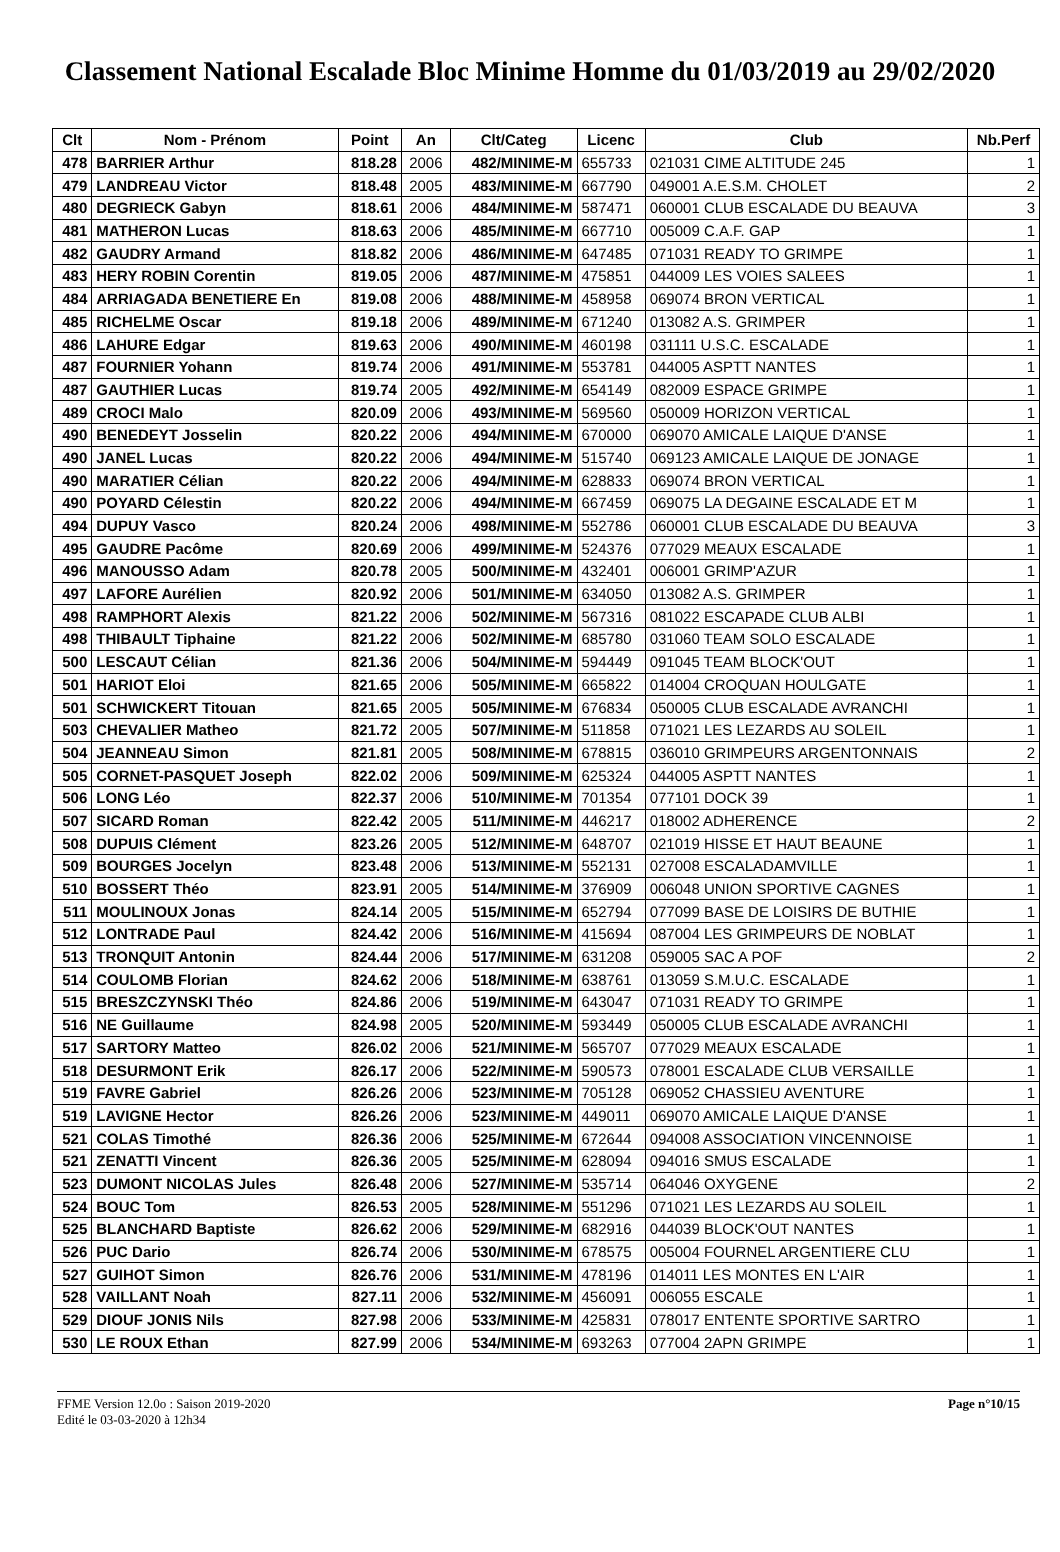Classement National Escalade Bloc Minime Homme du 01/03/2019 au 29/02/2020
| Clt | Nom - Prénom | Point | An | Clt/Categ | Licenc | Club | Nb.Perf |
| --- | --- | --- | --- | --- | --- | --- | --- |
| 478 | BARRIER Arthur | 818.28 | 2006 | 482/MINIME-M | 655733 | 021031 CIME ALTITUDE 245 | 1 |
| 479 | LANDREAU Victor | 818.48 | 2005 | 483/MINIME-M | 667790 | 049001 A.E.S.M. CHOLET | 2 |
| 480 | DEGRIECK Gabyn | 818.61 | 2006 | 484/MINIME-M | 587471 | 060001 CLUB ESCALADE DU BEAUVA | 3 |
| 481 | MATHERON Lucas | 818.63 | 2006 | 485/MINIME-M | 667710 | 005009 C.A.F. GAP | 1 |
| 482 | GAUDRY Armand | 818.82 | 2006 | 486/MINIME-M | 647485 | 071031 READY TO GRIMPE | 1 |
| 483 | HERY ROBIN Corentin | 819.05 | 2006 | 487/MINIME-M | 475851 | 044009 LES VOIES SALEES | 1 |
| 484 | ARRIAGADA BENETIERE En | 819.08 | 2006 | 488/MINIME-M | 458958 | 069074 BRON VERTICAL | 1 |
| 485 | RICHELME Oscar | 819.18 | 2006 | 489/MINIME-M | 671240 | 013082 A.S. GRIMPER | 1 |
| 486 | LAHURE Edgar | 819.63 | 2006 | 490/MINIME-M | 460198 | 031111 U.S.C. ESCALADE | 1 |
| 487 | FOURNIER Yohann | 819.74 | 2006 | 491/MINIME-M | 553781 | 044005 ASPTT NANTES | 1 |
| 487 | GAUTHIER Lucas | 819.74 | 2005 | 492/MINIME-M | 654149 | 082009 ESPACE GRIMPE | 1 |
| 489 | CROCI Malo | 820.09 | 2006 | 493/MINIME-M | 569560 | 050009 HORIZON VERTICAL | 1 |
| 490 | BENEDEYT Josselin | 820.22 | 2006 | 494/MINIME-M | 670000 | 069070 AMICALE LAIQUE D'ANSE | 1 |
| 490 | JANEL Lucas | 820.22 | 2006 | 494/MINIME-M | 515740 | 069123 AMICALE LAIQUE DE JONAGE | 1 |
| 490 | MARATIER Célian | 820.22 | 2006 | 494/MINIME-M | 628833 | 069074 BRON VERTICAL | 1 |
| 490 | POYARD Célestin | 820.22 | 2006 | 494/MINIME-M | 667459 | 069075 LA DEGAINE ESCALADE ET M | 1 |
| 494 | DUPUY Vasco | 820.24 | 2006 | 498/MINIME-M | 552786 | 060001 CLUB ESCALADE DU BEAUVA | 3 |
| 495 | GAUDRE Pacôme | 820.69 | 2006 | 499/MINIME-M | 524376 | 077029 MEAUX ESCALADE | 1 |
| 496 | MANOUSSO Adam | 820.78 | 2005 | 500/MINIME-M | 432401 | 006001 GRIMP'AZUR | 1 |
| 497 | LAFORE Aurélien | 820.92 | 2006 | 501/MINIME-M | 634050 | 013082 A.S. GRIMPER | 1 |
| 498 | RAMPHORT Alexis | 821.22 | 2006 | 502/MINIME-M | 567316 | 081022 ESCAPADE CLUB ALBI | 1 |
| 498 | THIBAULT Tiphaine | 821.22 | 2006 | 502/MINIME-M | 685780 | 031060 TEAM SOLO ESCALADE | 1 |
| 500 | LESCAUT Célian | 821.36 | 2006 | 504/MINIME-M | 594449 | 091045 TEAM BLOCK'OUT | 1 |
| 501 | HARIOT Eloi | 821.65 | 2006 | 505/MINIME-M | 665822 | 014004 CROQUAN HOULGATE | 1 |
| 501 | SCHWICKERT Titouan | 821.65 | 2005 | 505/MINIME-M | 676834 | 050005 CLUB ESCALADE AVRANCHI | 1 |
| 503 | CHEVALIER Matheo | 821.72 | 2005 | 507/MINIME-M | 511858 | 071021 LES LEZARDS AU SOLEIL | 1 |
| 504 | JEANNEAU Simon | 821.81 | 2005 | 508/MINIME-M | 678815 | 036010 GRIMPEURS ARGENTONNAIS | 2 |
| 505 | CORNET-PASQUET Joseph | 822.02 | 2006 | 509/MINIME-M | 625324 | 044005 ASPTT NANTES | 1 |
| 506 | LONG Léo | 822.37 | 2006 | 510/MINIME-M | 701354 | 077101 DOCK 39 | 1 |
| 507 | SICARD Roman | 822.42 | 2005 | 511/MINIME-M | 446217 | 018002 ADHERENCE | 2 |
| 508 | DUPUIS Clément | 823.26 | 2005 | 512/MINIME-M | 648707 | 021019 HISSE ET HAUT BEAUNE | 1 |
| 509 | BOURGES Jocelyn | 823.48 | 2006 | 513/MINIME-M | 552131 | 027008 ESCALADAMVILLE | 1 |
| 510 | BOSSERT Théo | 823.91 | 2005 | 514/MINIME-M | 376909 | 006048 UNION SPORTIVE CAGNES | 1 |
| 511 | MOULINOUX Jonas | 824.14 | 2005 | 515/MINIME-M | 652794 | 077099 BASE DE LOISIRS DE BUTHIE | 1 |
| 512 | LONTRADE Paul | 824.42 | 2006 | 516/MINIME-M | 415694 | 087004 LES GRIMPEURS DE NOBLAT | 1 |
| 513 | TRONQUIT Antonin | 824.44 | 2006 | 517/MINIME-M | 631208 | 059005 SAC A POF | 2 |
| 514 | COULOMB Florian | 824.62 | 2006 | 518/MINIME-M | 638761 | 013059 S.M.U.C. ESCALADE | 1 |
| 515 | BRESZCZYNSKI Théo | 824.86 | 2006 | 519/MINIME-M | 643047 | 071031 READY TO GRIMPE | 1 |
| 516 | NE Guillaume | 824.98 | 2005 | 520/MINIME-M | 593449 | 050005 CLUB ESCALADE AVRANCHI | 1 |
| 517 | SARTORY Matteo | 826.02 | 2006 | 521/MINIME-M | 565707 | 077029 MEAUX ESCALADE | 1 |
| 518 | DESURMONT Erik | 826.17 | 2006 | 522/MINIME-M | 590573 | 078001 ESCALADE CLUB VERSAILLE | 1 |
| 519 | FAVRE Gabriel | 826.26 | 2006 | 523/MINIME-M | 705128 | 069052 CHASSIEU AVENTURE | 1 |
| 519 | LAVIGNE Hector | 826.26 | 2006 | 523/MINIME-M | 449011 | 069070 AMICALE LAIQUE D'ANSE | 1 |
| 521 | COLAS Timothé | 826.36 | 2006 | 525/MINIME-M | 672644 | 094008 ASSOCIATION VINCENNOISE | 1 |
| 521 | ZENATTI Vincent | 826.36 | 2005 | 525/MINIME-M | 628094 | 094016 SMUS ESCALADE | 1 |
| 523 | DUMONT NICOLAS Jules | 826.48 | 2006 | 527/MINIME-M | 535714 | 064046 OXYGENE | 2 |
| 524 | BOUC Tom | 826.53 | 2005 | 528/MINIME-M | 551296 | 071021 LES LEZARDS AU SOLEIL | 1 |
| 525 | BLANCHARD Baptiste | 826.62 | 2006 | 529/MINIME-M | 682916 | 044039 BLOCK'OUT NANTES | 1 |
| 526 | PUC Dario | 826.74 | 2006 | 530/MINIME-M | 678575 | 005004 FOURNEL ARGENTIERE CLU | 1 |
| 527 | GUIHOT Simon | 826.76 | 2006 | 531/MINIME-M | 478196 | 014011 LES MONTES EN L'AIR | 1 |
| 528 | VAILLANT Noah | 827.11 | 2006 | 532/MINIME-M | 456091 | 006055 ESCALE | 1 |
| 529 | DIOUF JONIS Nils | 827.98 | 2006 | 533/MINIME-M | 425831 | 078017 ENTENTE SPORTIVE SARTRO | 1 |
| 530 | LE ROUX Ethan | 827.99 | 2006 | 534/MINIME-M | 693263 | 077004 2APN GRIMPE | 1 |
FFME Version 12.0o : Saison 2019-2020
Edité le 03-03-2020 à 12h34
Page n°10/15